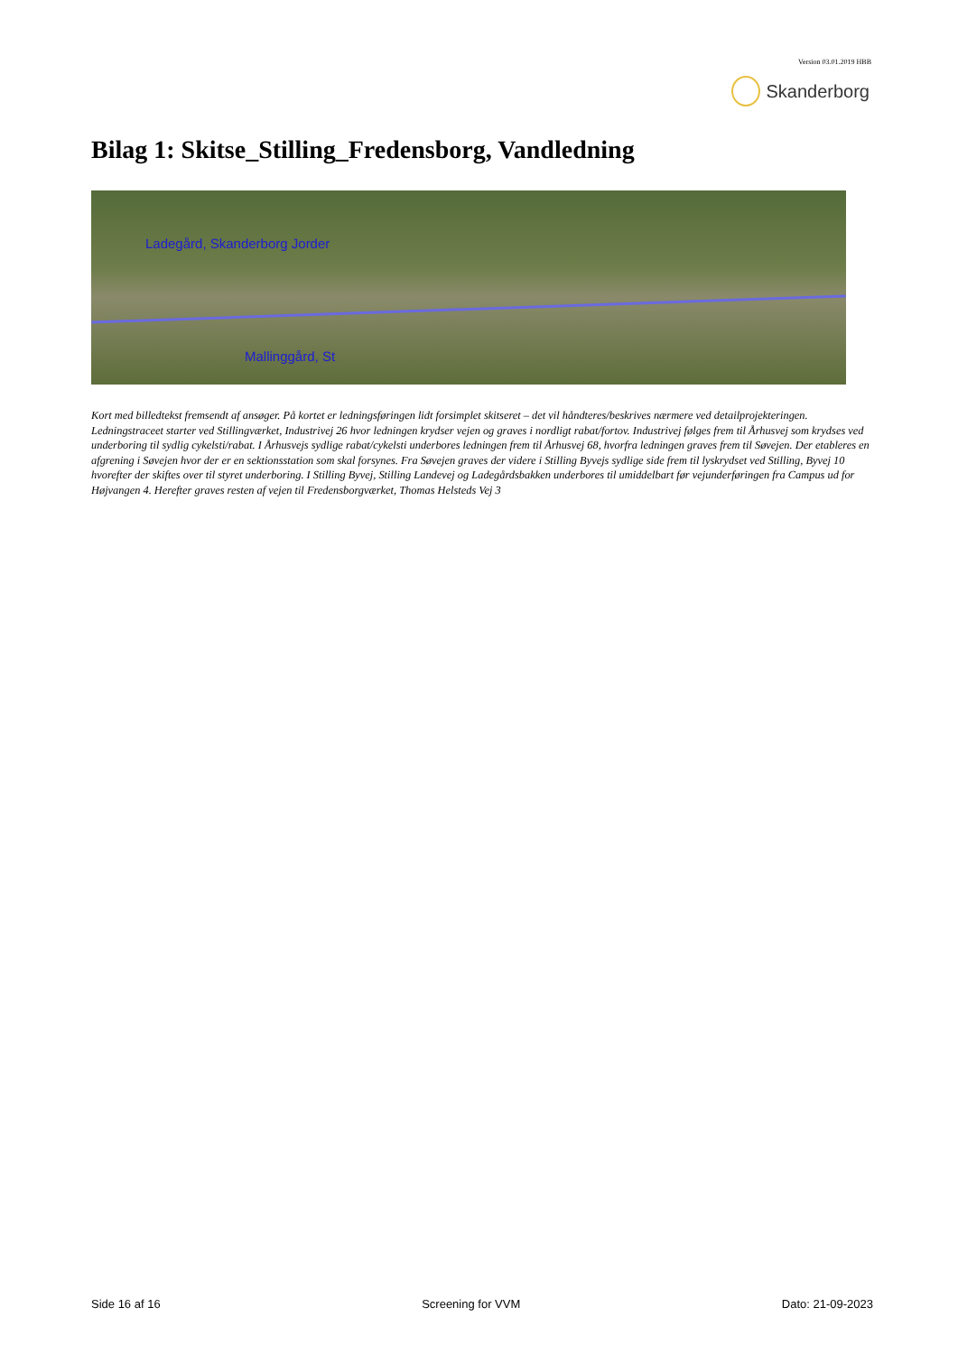Version 03.01.2019 HBB
Skanderborg
Bilag 1: Skitse_Stilling_Fredensborg, Vandledning
Ladegård, Skanderborg Jorder
Mallinggård, St
Kort med billedtekst fremsendt af ansøger. På kortet er ledningsføringen lidt forsimplet skitseret – det vil håndteres/beskrives nærmere ved detailprojekteringen. Ledningstraceet starter ved Stillingværket, Industrivej 26 hvor ledningen krydser vejen og graves i nordligt rabat/fortov. Industrivej følges frem til Århusvej som krydses ved underboring til sydlig cykelsti/rabat. I Århusvejs sydlige rabat/cykelsti underbores ledningen frem til Århusvej 68, hvorfra ledningen graves frem til Søvejen. Der etableres en afgrening i Søvejen hvor der er en sektionsstation som skal forsynes. Fra Søvejen graves der videre i Stilling Byvejs sydlige side frem til lyskrydset ved Stilling, Byvej 10 hvorefter der skiftes over til styret underboring. I Stilling Byvej, Stilling Landevej og Ladegårdsbakken underbores til umiddelbart før vejunderføringen fra Campus ud for Højvangen 4. Herefter graves resten af vejen til Fredensborgværket, Thomas Helsteds Vej 3
Side 16 af 16 Screening for VVM Dato: 21-09-2023